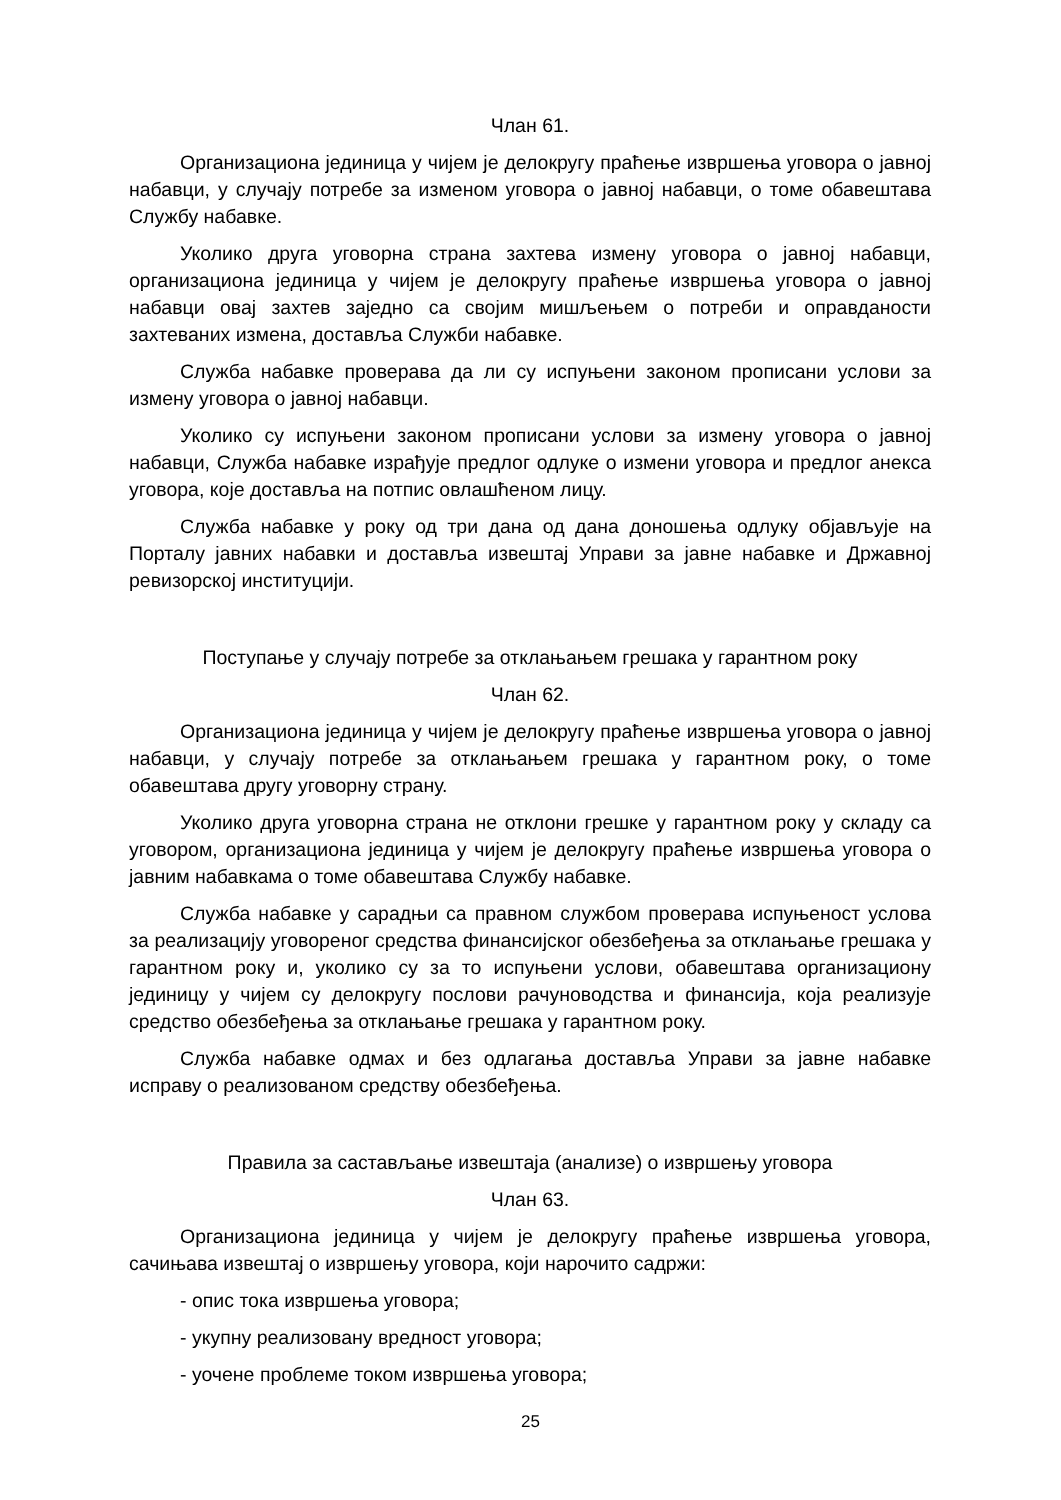Члан 61.
Организациона јединица у чијем је делокругу праћење извршења уговора о јавној набавци, у случају потребе за изменом уговора о јавној набавци, о томе обавештава Службу набавке.
Уколико друга уговорна страна захтева измену уговора о јавној набавци, организациона јединица у чијем је делокругу праћење извршења уговора о јавној набавци овај захтев заједно са својим мишљењем о потреби и оправданости захтеваних измена, доставља Служби набавке.
Служба набавке проверава да ли су испуњени законом прописани услови за измену уговора о јавној набавци.
Уколико су испуњени законом прописани услови за измену уговора о јавној набавци, Служба набавке израђује предлог одлуке о измени уговора и предлог анекса уговора, које доставља на потпис овлашћеном лицу.
Служба набавке у року од три дана од дана доношења одлуку објављује на Порталу јавних набавки и доставља извештај Управи за јавне набавке и Државној ревизорској институцији.
Поступање у случају потребе за отклањањем грешака у гарантном року
Члан 62.
Организациона јединица у чијем је делокругу праћење извршења уговора о јавној набавци, у случају потребе за отклањањем грешака у гарантном року, о томе обавештава другу уговорну страну.
Уколико друга уговорна страна не отклони грешке у гарантном року у складу са уговором, организациона јединица у чијем је делокругу праћење извршења уговора о јавним набавкама о томе обавештава Службу набавке.
Служба набавке у сарадњи са правном службом проверава испуњеност услова за реализацију уговореног средства финансијског обезбеђења за отклањање грешака у гарантном року и, уколико су за то испуњени услови, обавештава организациону јединицу у чијем су делокругу послови рачуноводства и финансија, која реализује средство обезбеђења за отклањање грешака у гарантном року.
Служба набавке одмах и без одлагања доставља Управи за јавне набавке исправу о реализованом средству обезбеђења.
Правила за састављање извештаја (анализе) о извршењу уговора
Члан 63.
Организациона јединица у чијем је делокругу праћење извршења уговора, сачињава извештај о извршењу уговора, који нарочито садржи:
- опис тока извршења уговора;
- укупну реализовану вредност уговора;
- уочене проблеме током извршења уговора;
25